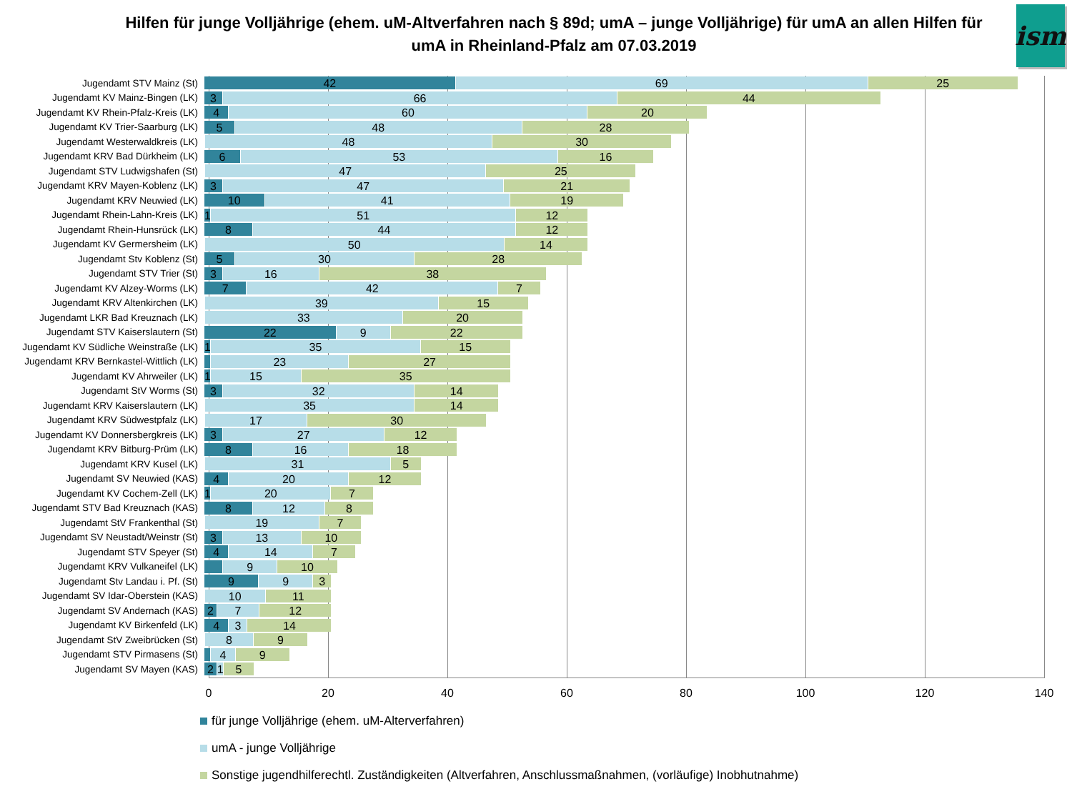Hilfen für junge Volljährige (ehem. uM-Altverfahren nach § 89d; umA – junge Volljährige) für umA an allen Hilfen für umA in Rheinland-Pfalz am 07.03.2019
ism
Jugendamt STV Mainz (St)
42 69 25
Jugendamt KV Mainz-Bingen (LK)
3 66 44
Jugendamt KV Rhein-Pfalz-Kreis (LK)
4 60 20
Jugendamt KV Trier-Saarburg (LK)
5 48 28
Jugendamt Westerwaldkreis (LK)
48 30
Jugendamt KRV Bad Dürkheim (LK)
6 53 16
Jugendamt STV Ludwigshafen (St)
47 25
Jugendamt KRV Mayen-Koblenz (LK)
3 47 21
Jugendamt KRV Neuwied (LK)
10 41 19
Jugendamt Rhein-Lahn-Kreis (LK)
1 51 12
Jugendamt Rhein-Hunsrück (LK)
8 44 12
Jugendamt KV Germersheim (LK)
50 14
Jugendamt Stv Koblenz (St)
5 30 28
Jugendamt STV Trier (St)
3 16 38
Jugendamt KV Alzey-Worms (LK)
7 42 7
Jugendamt KRV Altenkirchen (LK)
39 15
Jugendamt LKR Bad Kreuznach (LK)
33 20
Jugendamt STV Kaiserslautern (St)
22 9 22
Jugendamt KV Südliche Weinstraße (LK)
1 35 15
Jugendamt KRV Bernkastel-Wittlich (LK)
23 27
Jugendamt KV Ahrweiler (LK)
1 15 35
Jugendamt StV Worms (St)
3 32 14
Jugendamt KRV Kaiserslautern (LK)
35 14
Jugendamt KRV Südwestpfalz (LK)
17 30
Jugendamt KV Donnersbergkreis (LK)
3 27 12
Jugendamt KRV Bitburg-Prüm (LK)
8 16 18
Jugendamt KRV Kusel (LK)
31 5
Jugendamt SV Neuwied (KAS)
4 20 12
Jugendamt KV Cochem-Zell (LK)
1 20 7
Jugendamt STV Bad Kreuznach (KAS)
8 12 8
Jugendamt StV Frankenthal (St)
19 7
Jugendamt SV Neustadt/Weinstr (St)
3 13 10
Jugendamt STV Speyer (St)
4 14 7
Jugendamt KRV Vulkaneifel (LK)
9 10
Jugendamt Stv Landau i. Pf. (St)
9 9 3
Jugendamt SV Idar-Oberstein (KAS)
10 11
Jugendamt SV Andernach (KAS)
2 7 12
Jugendamt KV Birkenfeld (LK)
4 3 14
Jugendamt StV Zweibrücken (St)
8 9
Jugendamt STV Pirmasens (St)
4 9
Jugendamt SV Mayen (KAS)
2 1 5
0 20 40 60 80 100 120 140
für junge Volljährige (ehem. uM-Alterverfahren)
umA - junge Volljährige
Sonstige jugendhilferechtl. Zuständigkeiten (Altverfahren, Anschlussmaßnahmen, (vorläufige) Inobhutnahme)